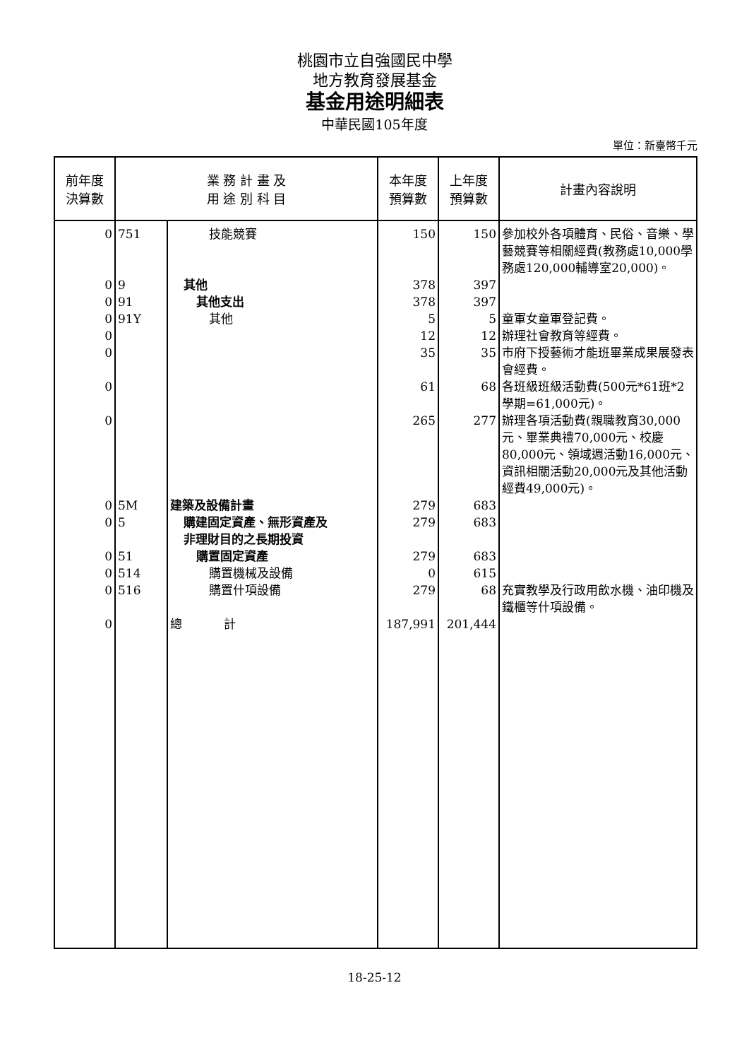桃園市立自強國民中學
地方教育發展基金
基金用途明細表
中華民國105年度
單位：新臺幣千元
| 前年度 決算數 | 業 務 計 畫 及 用 途 別 科 目 | | 本年度 預算數 | 上年度 預算數 | 計畫內容說明 |
| --- | --- | --- | --- | --- | --- |
| 0 | 751 | 技能競賽 | 150 | 150 | 參加校外各項體育、民俗、音樂、學藝競賽等相關經費(教務處10,000學務處120,000輔導室20,000)。 |
| 0 | 9 | 其他 | 378 | 397 | |
| 0 | 91 | 其他支出 | 378 | 397 | |
| 0 | 91Y | 其他 | 5 | 5 | 童軍女童軍登記費。 |
| 0 | | | 12 | 12 | 辦理社會教育等經費。 |
| 0 | | | 35 | 35 | 市府下授藝術才能班畢業成果展發表會經費。 |
| 0 | | | 61 | 68 | 各班級班級活動費(500元*61班*2學期=61,000元)。 |
| 0 | | | 265 | 277 | 辦理各項活動費(親職教育30,000元、畢業典禮70,000元、校慶80,000元、領域週活動16,000元、資訊相關活動20,000元及其他活動經費49,000元)。 |
| 0 | 5M | 建築及設備計畫 | 279 | 683 | |
| 0 | 5 | 購建固定資產、無形資產及 非理財目的之長期投資 | 279 | 683 | |
| 0 | 51 | 購置固定資產 | 279 | 683 | |
| 0 | 514 | 購置機械及設備 | 0 | 615 | |
| 0 | 516 | 購置什項設備 | 279 | 68 | 充實教學及行政用飲水機、油印機及鐵櫃等什項設備。 |
| 0 | | 總 計 | 187,991 | 201,444 | |
18-25-12